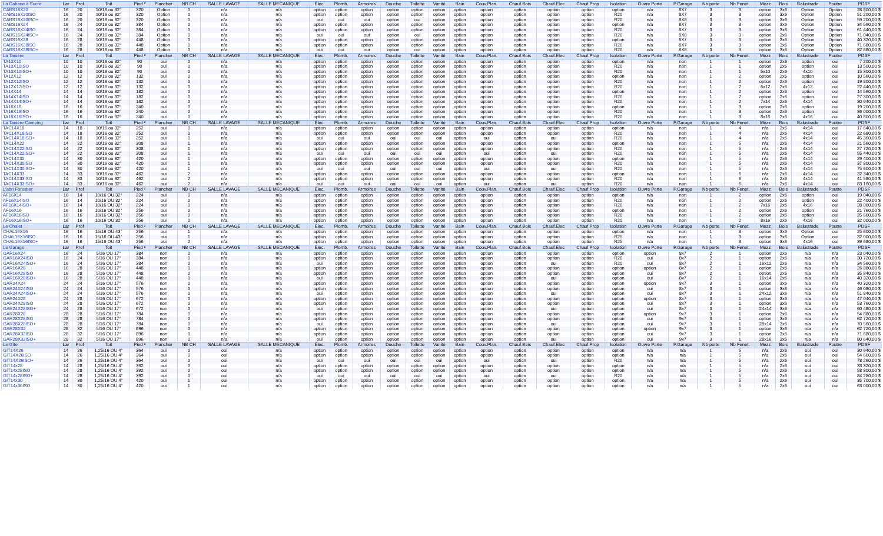| La Cabane à Sucre | Lar | Prof | Toit | Pied ² | Plancher | NB CH | SALLE LAVAGE | SALLE MECANIQUE | Élec. | Plomb. | Armoires | Douche | Toilette | Vanité | Bain | Couv.Plan. | Chauf.Bois | Chauf.Élec | Chauf.Prop | Isolation | Ouvre Porte | P.Garage | Nb porte | Nb Fenet. | Mezz | Bois | Balustrade | Poutre | PDSF |
| --- | --- | --- | --- | --- | --- | --- | --- | --- | --- | --- | --- | --- | --- | --- | --- | --- | --- | --- | --- | --- | --- | --- | --- | --- | --- | --- | --- | --- | --- |
| CABS16X20 | 16 | 20 | 10/16 ou 32° | 320 | Option | 0 | n/a | n/a | option | option | option | option | option | option | option | option | option | option | option | option | n/a | 8X7 | 3 | 3 | option | 3x6 | Option | Option | 28 800,00 $ |
| CABS16X20ISO | 16 | 20 | 10/16 ou 32° | 320 | Option | 0 | n/a | n/a | option | option | option | option | option | option | option | option | option | option | option | R20 | n/a | 8X7 | 3 | 3 | option | 3x6 | Option | Option | 51 200,00 $ |
| CABS16X20ISO+ | 16 | 20 | 10/16 ou 32° | 320 | Option | 0 | n/a | n/a | oui | oui | oui | option | oui | option | option | option | option | option | option | R20 | n/a | 8X8 | 3 | 3 | option | 3x6 | Option | Option | 59 200,00 $ |
| CABS16X24 | 16 | 24 | 10/16 ou 32° | 384 | Option | 0 | n/a | n/a | option | option | option | option | option | option | option | option | option | option | option | option | n/a | 8X7 | 3 | 3 | option | 3x6 | Option | Option | 34 560,00 $ |
| CABS16X24ISO | 16 | 24 | 10/16 ou 32° | 384 | Option | 0 | n/a | n/a | option | option | option | option | option | option | option | option | option | option | option | R20 | n/a | 8X7 | 3 | 3 | option | 3x6 | Option | Option | 61 440,00 $ |
| CABS16X24ISO+ | 16 | 24 | 10/16 ou 32° | 384 | Option | 0 | n/a | n/a | oui | oui | oui | option | oui | option | option | option | option | option | option | R20 | n/a | 8X8 | 3 | 3 | option | 3x6 | Option | Option | 71 040,00 $ |
| CABS16X28 | 16 | 28 | 10/16 ou 32° | 448 | Option | 0 | n/a | n/a | option | option | option | option | option | option | option | option | option | option | option | option | n/a | 8X7 | 3 | 3 | option | 3x6 | Option | Option | 40 320,00 $ |
| CABS16X28ISO | 16 | 28 | 10/16 ou 32° | 448 | Option | 0 | n/a | n/a | option | option | option | option | option | option | option | option | option | option | option | R20 | n/a | 8X7 | 3 | 3 | option | 3x6 | Option | Option | 71 680,00 $ |
| CABS16X28ISO+ | 16 | 28 | 10/16 ou 32° | 448 | Option | 0 | n/a | n/a | oui | oui | oui | option | oui | option | option | option | option | option | option | R20 | n/a | 8X8 | 3 | 3 | option | 3x6 | Option | Option | 82 880,00 $ |
| La Tanière | Lar | Prof | Toit | Pied ² | Plancher | NB CH | SALLE LAVAGE | SALLE MECANIQUE | Élec. | Plomb. | Armoires | Douche | Toilette | Vanité | Bain | Couv.Plan. | Chauf.Bois | Chauf.Élec | Chauf.Prop | Isolation | Ouvre Porte | P.Garage | Nb porte | Nb Fenet. | Mezz | Bois | Balustrade | Poutre | PDSF |
| TA10X10 | 10 | 10 | 10/16 ou 32° | 90 | oui | 0 | n/a | n/a | option | option | option | option | option | option | option | option | option | option | option | option | n/a | non | 1 | 1 | option | 2x6 | option | oui | 7 200,00 $ |
| TA10X10ISO | 10 | 10 | 10/16 ou 32° | 90 | oui | 0 | n/a | n/a | option | option | option | option | option | option | option | option | option | option | option | R20 | n/a | non | 1 | 1 | option | 2x6 | option | oui | 13 500,00 $ |
| TA10X10ISO+ | 10 | 10 | 10/16 ou 32° | 90 | oui | 0 | n/a | n/a | option | option | option | option | option | option | option | option | option | option | option | R20 | n/a | non | 1 | 1 | 5x10 | 2x6 | 4x10 | oui | 15 300,00 $ |
| TA12X12 | 12 | 12 | 10/16 ou 32° | 132 | oui | 0 | n/a | n/a | option | option | option | option | option | option | option | option | option | option | option | option | n/a | non | 1 | 2 | option | 2x6 | option | oui | 10 560,00 $ |
| TA12X12ISO | 12 | 12 | 10/16 ou 32° | 132 | oui | 0 | n/a | n/a | option | option | option | option | option | option | option | option | option | option | option | R20 | n/a | non | 1 | 2 | option | 2x6 | option | oui | 19 800,00 $ |
| TA12X12ISO+ | 12 | 12 | 10/16 ou 32° | 132 | oui | 0 | n/a | n/a | option | option | option | option | option | option | option | option | option | option | option | R20 | n/a | non | 1 | 2 | 6x12 | 2x6 | 4x12 | oui | 22 440,00 $ |
| TA14X14 | 14 | 14 | 10/16 ou 32° | 182 | oui | 0 | n/a | n/a | option | option | option | option | option | option | option | option | option | option | option | option | n/a | non | 1 | 2 | option | 2x6 | option | oui | 14 560,00 $ |
| TA14X14ISO | 14 | 14 | 10/16 ou 32° | 182 | oui | 0 | n/a | n/a | option | option | option | option | option | option | option | option | option | option | option | R20 | n/a | non | 1 | 2 | option | 2x6 | option | oui | 27 300,00 $ |
| TA14X14ISO+ | 14 | 14 | 10/16 ou 32° | 182 | oui | 0 | n/a | n/a | option | option | option | option | option | option | option | option | option | option | option | R20 | n/a | non | 1 | 2 | 7x14 | 2x6 | 4x14 | oui | 30 940,00 $ |
| TA16X16 | 16 | 16 | 10/16 ou 32° | 240 | oui | 0 | n/a | n/a | option | option | option | option | option | option | option | option | option | option | option | option | n/a | non | 1 | 3 | option | 2x6 | option | oui | 19 200,00 $ |
| TA16X16ISO | 16 | 16 | 10/16 ou 32° | 240 | oui | 0 | n/a | n/a | option | option | option | option | option | option | option | option | option | option | option | R20 | n/a | non | 1 | 3 | option | 2x6 | option | oui | 36 000,00 $ |
| TA16X16ISO+ | 16 | 16 | 10/16 ou 32° | 240 | oui | 0 | n/a | n/a | option | option | option | option | option | option | option | option | option | option | option | R20 | n/a | non | 1 | 3 | 8x16 | 2x6 | 4x16 | oui | 40 800,00 $ |
| La Tanière Camping | Lar | Prof | Toit | Pied ² | Plancher | NB CH | SALLE LAVAGE | SALLE MECANIQUE | Élec. | Plomb. | Armoires | Douche | Toilette | Vanité | Bain | Couv.Plan. | Chauf.Bois | Chauf.Élec | Chauf.Prop | Isolation | Ouvre Porte | P.Garage | Nb porte | Nb Fenet. | Mezz | Bois | Balustrade | Poutre | PDSF |
| TAC14X18 | 14 | 18 | 10/16 ou 32° | 252 | oui | 0 | n/a | n/a | option | option | option | option | option | option | option | option | option | option | option | option | n/a | non | 1 | 4 | n/a | 2x6 | 4x14 | oui | 17 640,00 $ |
| TAC14X18ISO | 14 | 18 | 10/16 ou 32° | 252 | oui | 0 | n/a | n/a | option | option | option | option | option | option | option | option | option | option | option | R20 | n/a | non | 1 | 4 | n/a | 2x6 | 4x14 | oui | 22 680,00 $ |
| TAC14X18ISO+ | 14 | 18 | 10/16 ou 32° | 252 | oui | 0 | n/a | n/a | oui | oui | oui | oui | oui | oui | option | oui | option | oui | option | R20 | n/a | non | 1 | 4 | n/a | 2x6 | 4x14 | oui | 45 360,00 $ |
| TAC14X22 | 14 | 22 | 10/16 ou 32° | 308 | oui | 1 | n/a | n/a | option | option | option | option | option | option | option | option | option | option | option | option | n/a | non | 1 | 5 | n/a | 2x6 | 4x14 | oui | 21 560,00 $ |
| TAC14X22ISO | 14 | 22 | 10/16 ou 32° | 308 | oui | 1 | n/a | n/a | option | option | option | option | option | option | option | option | option | option | option | R20 | n/a | non | 1 | 5 | n/a | 2x6 | 4x14 | oui | 27 720,00 $ |
| TAC14X22ISO+ | 14 | 22 | 10/16 ou 32° | 308 | oui | 1 | n/a | n/a | oui | oui | oui | oui | oui | oui | option | oui | option | oui | option | R20 | n/a | non | 1 | 5 | n/a | 2x6 | 4x14 | oui | 55 440,00 $ |
| TAC14X30 | 14 | 30 | 10/16 ou 32° | 420 | oui | 1 | n/a | n/a | option | option | option | option | option | option | option | option | option | option | option | option | n/a | non | 1 | 5 | n/a | 2x6 | 4x14 | oui | 29 400,00 $ |
| TAC14X30ISO | 14 | 30 | 10/16 ou 32° | 420 | oui | 1 | n/a | n/a | option | option | option | option | option | option | option | option | option | option | option | R20 | n/a | non | 1 | 5 | n/a | 2x6 | 4x14 | oui | 37 800,00 $ |
| TAC14X30ISO+ | 14 | 30 | 10/16 ou 32° | 420 | oui | 1 | n/a | n/a | oui | oui | oui | oui | oui | oui | option | oui | option | oui | option | R20 | n/a | non | 1 | 5 | n/a | 2x6 | 4x14 | oui | 75 600,00 $ |
| TAC14X33 | 14 | 33 | 10/16 ou 32° | 462 | oui | 2 | n/a | n/a | option | option | option | option | option | option | option | option | option | option | option | option | n/a | non | 1 | 6 | n/a | 2x6 | 4x14 | oui | 32 340,00 $ |
| TAC14X33ISO | 14 | 33 | 10/16 ou 32° | 462 | oui | 2 | n/a | n/a | option | option | option | option | option | option | option | option | option | option | option | R20 | n/a | non | 1 | 6 | n/a | 2x6 | 4x14 | oui | 41 580,00 $ |
| TAC14X33ISO+ | 14 | 33 | 10/16 ou 32° | 462 | oui | 2 | n/a | n/a | oui | oui | oui | oui | oui | oui | option | oui | option | oui | option | R20 | n/a | non | 1 | 6 | n/a | 2x6 | 4x14 | oui | 83 160,00 $ |
| L'abri Forestier | Lar | Prof | Toit | Pied ² | Plancher | NB CH | SALLE LAVAGE | SALLE MECANIQUE | Élec. | Plomb. | Armoires | Douche | Toilette | Vanité | Bain | Couv.Plan. | Chauf.Bois | Chauf.Élec | Chauf.Prop | Isolation | Ouvre Porte | P.Garage | Nb porte | Nb Fenet. | Mezz | Bois | Balustrade | Poutre | PDSF |
| AF16X14 | 16 | 14 | 10/16 OU 32° | 224 | oui | 0 | n/a | n/a | option | option | option | option | option | option | option | option | option | option | option | option | n/a | non | 1 | 2 | option | 2x6 | option | oui | 19 040,00 $ |
| AF16X14ISO | 16 | 14 | 10/16 OU 32° | 224 | oui | 0 | n/a | n/a | option | option | option | option | option | option | option | option | option | option | option | R20 | n/a | non | 1 | 2 | option | 2x6 | option | oui | 22 400,00 $ |
| AF16X14ISO+ | 16 | 14 | 10/16 OU 32° | 224 | oui | 0 | n/a | n/a | option | option | option | option | option | option | option | option | option | option | option | R20 | n/a | non | 1 | 2 | 7x16 | 2x6 | 4x16 | oui | 28 000,00 $ |
| AF16X16 | 16 | 16 | 10/16 OU 32° | 256 | oui | 0 | n/a | n/a | option | option | option | option | option | option | option | option | option | option | option | option | n/a | non | 1 | 2 | option | 2x6 | option | oui | 21 760,00 $ |
| AF16X16ISO | 16 | 16 | 10/16 OU 32° | 256 | oui | 0 | n/a | n/a | option | option | option | option | option | option | option | option | option | option | option | R20 | n/a | non | 1 | 2 | option | 2x6 | option | oui | 25 600,00 $ |
| AF16X16ISO+ | 16 | 16 | 10/16 OU 32° | 256 | oui | 0 | n/a | n/a | option | option | option | option | option | option | option | option | option | option | option | R20 | n/a | non | 1 | 2 | 8x16 | 2x6 | 4x16 | oui | 32 000,00 $ |
| Le Chalet | Lar | Prof | Toit | Pied ² | Plancher | NB CH | SALLE LAVAGE | SALLE MECANIQUE | Élec. | Plomb. | Armoires | Douche | Toilette | Vanité | Bain | Couv.Plan. | Chauf.Bois | Chauf.Élec | Chauf.Prop | Isolation | Ouvre Porte | P.Garage | Nb porte | Nb Fenet. | Mezz | Bois | Balustrade | Poutre | PDSF |
| CHAL16X16 | 16 | 16 | 15/16 OU 43° | 256 | oui | 1 | n/a | n/a | option | option | option | option | option | option | option | option | option | option | option | option | n/a | non | 1 | 3 | option | 3x6 | Option | oui | 25 600,00 $ |
| CHAL16X16ISO | 16 | 16 | 15/16 OU 43° | 256 | oui | 1 | n/a | n/a | option | option | option | option | option | option | option | option | option | option | option | R25 | n/a | non | 1 | 3 | option | 3x6 | Option | oui | 32 000,00 $ |
| CHAL16X16ISO+ | 16 | 16 | 15/16 OU 43° | 256 | oui | 2 | n/a | n/a | option | option | option | option | option | option | option | option | option | option | option | R25 | n/a | non | 1 | 3 | option | 3x6 | 4x16 | oui | 39 680,00 $ |
| Le Garage | Lar | Prof | Toit | Pied ² | Plancher | NB CH | SALLE LAVAGE | SALLE MECANIQUE | Élec. | Plomb. | Armoires | Douche | Toilette | Vanité | Bain | Couv.Plan. | Chauf.Bois | Chauf.Élec | Chauf.Prop | Isolation | Ouvre Porte | P.Garage | Nb porte | Nb Fenet. | Mezz | Bois | Balustrade | Poutre | PDSF |
| GAR16X24 | 16 | 24 | 5/16 OU 17° | 384 | non | 0 | n/a | n/a | option | option | option | option | option | option | option | option | option | option | option | option | option | 8x7 | 2 | 1 | option | 2x6 | n/a | n/a | 23 040,00 $ |
| GAR16X24ISO | 16 | 24 | 5/16 OU 17° | 384 | non | 0 | n/a | n/a | option | option | option | option | option | option | option | option | option | option | option | R20 | oui | 8x7 | 2 | 1 | option | 2x6 | n/a | n/a | 30 720,00 $ |
| GAR16X24ISO+ | 16 | 24 | 5/16 OU 17° | 384 | non | 0 | n/a | n/a | oui | option | option | option | option | option | option | option | option | oui | option | R20 | oui | 8x7 | 2 | 1 | 16x12 | 2x6 | n/a | n/a | 34 560,00 $ |
| GAR16X28 | 16 | 28 | 5/16 OU 17° | 448 | non | 0 | n/a | n/a | option | option | option | option | option | option | option | option | option | option | option | option | option | 8x7 | 2 | 1 | option | 2x6 | n/a | n/a | 26 880,00 $ |
| GAR16X28ISO | 16 | 28 | 5/16 OU 17° | 448 | non | 0 | n/a | n/a | option | option | option | option | option | option | option | option | option | option | option | option | oui | 8x7 | 2 | 1 | option | 2x6 | n/a | n/a | 35 840,00 $ |
| GAR16X28ISO+ | 16 | 28 | 5/16 OU 17° | 448 | non | 0 | n/a | n/a | oui | option | option | option | option | option | option | option | option | oui | option | option | oui | 8x7 | 2 | 1 | 16x14 | 2x6 | n/a | n/a | 40 320,00 $ |
| GAR24X24 | 24 | 24 | 5/16 OU 17° | 576 | non | 0 | n/a | n/a | option | option | option | option | option | option | option | option | option | option | option | option | option | 8x7 | 3 | 1 | option | 3x6 | n/a | n/a | 40 320,00 $ |
| GAR24X24ISO | 24 | 24 | 5/16 OU 17° | 576 | non | 0 | n/a | n/a | option | option | option | option | option | option | option | option | option | option | option | option | oui | 8x7 | 3 | 1 | option | 3x6 | n/a | n/a | 46 080,00 $ |
| GAR24X24ISO+ | 24 | 24 | 5/16 OU 17° | 576 | non | 0 | n/a | n/a | oui | option | option | option | option | option | option | option | option | oui | option | option | oui | 8x7 | 3 | 1 | 24x12 | 3x6 | n/a | n/a | 51 840,00 $ |
| GAR24X28 | 24 | 28 | 5/16 OU 17° | 672 | non | 0 | n/a | n/a | option | option | option | option | option | option | option | option | option | option | option | option | option | 8x7 | 3 | 1 | option | 3x6 | n/a | n/a | 47 040,00 $ |
| GAR24X28ISO | 24 | 28 | 5/16 OU 17° | 672 | non | 0 | n/a | n/a | option | option | option | option | option | option | option | option | option | option | option | option | oui | 8x7 | 3 | 1 | option | 3x6 | n/a | n/a | 53 760,00 $ |
| GAR24X28ISO+ | 24 | 28 | 5/16 OU 17° | 672 | non | 0 | n/a | n/a | oui | option | option | option | option | option | option | option | option | oui | option | option | oui | 8x7 | 3 | 1 | 24x14 | 3x6 | n/a | n/a | 60 480,00 $ |
| GAR28X28 | 28 | 28 | 5/16 OU 17° | 784 | non | 0 | n/a | n/a | option | option | option | option | option | option | option | option | option | option | option | option | option | 9x7 | 3 | 1 | option | 3x6 | n/a | n/a | 54 880,00 $ |
| GAR28X28ISO | 28 | 28 | 5/16 OU 17° | 784 | non | 0 | n/a | n/a | option | option | option | option | option | option | option | option | option | option | option | option | oui | 9x7 | 3 | 1 | option | 3x6 | n/a | n/a | 62 720,00 $ |
| GAR28X28ISO+ | 28 | 28 | 5/16 OU 17° | 784 | non | 0 | n/a | n/a | oui | option | option | option | option | option | option | option | option | oui | option | option | oui | 9x7 | 3 | 1 | 28x14 | 3x6 | n/a | n/a | 70 560,00 $ |
| GAR28X32 | 28 | 32 | 5/16 OU 17° | 896 | non | 0 | n/a | n/a | option | option | option | option | option | option | option | option | option | option | option | option | option | 9x7 | 3 | 1 | option | 3x6 | n/a | n/a | 62 720,00 $ |
| GAR28X32ISO | 28 | 32 | 5/16 OU 17° | 896 | non | 0 | n/a | n/a | option | option | option | option | option | option | option | option | option | option | option | option | oui | 9x7 | 3 | 1 | option | 3x6 | n/a | n/a | 71 680,00 $ |
| GAR28X32ISO+ | 28 | 32 | 5/16 OU 17° | 896 | non | 0 | n/a | n/a | oui | option | option | option | option | option | option | option | option | oui | option | option | oui | 9x7 | 3 | 1 | 28x16 | 3x6 | n/a | n/a | 80 640,00 $ |
| Le Gîte | Lar | Prof | Toit | Pied ² | Plancher | NB CH | SALLE LAVAGE | SALLE MECANIQUE | Élec. | Plomb. | Armoires | Douche | Toilette | Vanité | Bain | Couv.Plan. | Chauf.Bois | Chauf.Élec | Chauf.Prop | Isolation | Ouvre Porte | P.Garage | Nb porte | Nb Fenet. | Mezz | Bois | Balustrade | Poutre | PDSF |
| GIT14X26 | 14 | 26 | 1,25/16 OU 4° | 364 | oui | 0 | oui | n/a | option | option | option | option | option | option | option | option | option | option | option | option | n/a | n/a | 1 | 5 | n/a | 2x6 | oui | oui | 30 940,00 $ |
| GIT14X26ISO | 14 | 26 | 1,25/16 OU 4° | 364 | oui | 0 | oui | n/a | option | option | option | option | option | option | option | option | option | option | option | option | n/a | n/a | 1 | 5 | n/a | 2x6 | oui | oui | 54 600,00 $ |
| GIT14X26ISO+ | 14 | 26 | 1,25/16 OU 4° | 364 | oui | 0 | oui | n/a | oui | oui | oui | oui | oui | oui | option | oui | option | oui | option | R20 | n/a | n/a | 1 | 5 | n/a | 2x6 | oui | oui | 78 260,00 $ |
| GIT14x28 | 14 | 28 | 1,25/16 OU 4° | 392 | oui | 0 | oui | n/a | option | option | option | option | option | option | option | option | option | option | option | option | n/a | n/a | 1 | 5 | n/a | 2x6 | oui | oui | 33 320,00 $ |
| GIT14x28ISO | 14 | 28 | 1,25/16 OU 4° | 392 | oui | 0 | oui | n/a | option | option | option | option | option | option | option | option | option | option | option | option | n/a | n/a | 1 | 5 | n/a | 2x6 | oui | oui | 58 800,00 $ |
| GIT14x28ISO+ | 14 | 28 | 1,25/16 OU 4° | 392 | oui | 0 | oui | n/a | oui | oui | oui | oui | oui | oui | option | oui | option | oui | option | R20 | n/a | n/a | 1 | 5 | n/a | 2x6 | oui | oui | 84 280,00 $ |
| GIT14x30 | 14 | 30 | 1,25/16 OU 4° | 420 | oui | 1 | oui | n/a | option | option | option | option | option | option | option | option | option | option | option | option | n/a | n/a | 1 | 5 | n/a | 2x6 | oui | oui | 35 700,00 $ |
| GIT14x30ISO | 14 | 30 | 1,25/16 OU 4° | 420 | oui | 1 | oui | n/a | option | option | option | option | option | option | option | option | option | option | option | option | n/a | n/a | 1 | 5 | n/a | 2x6 | oui | oui | 63 000,00 $ |